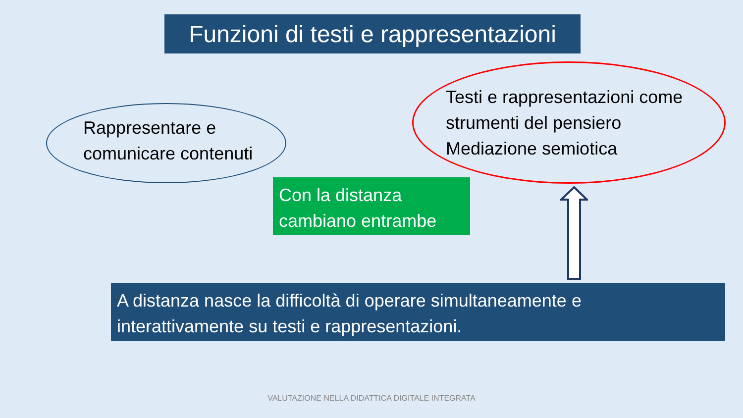Funzioni di testi e rappresentazioni
Rappresentare e
comunicare contenuti
Testi e rappresentazioni come
strumenti del pensiero
Mediazione semiotica
Con la distanza
cambiano entrambe
A distanza nasce la difficoltà di operare simultaneamente e
interattivamente su testi e rappresentazioni.
VALUTAZIONE NELLA DIDATTICA DIGITALE INTEGRATA